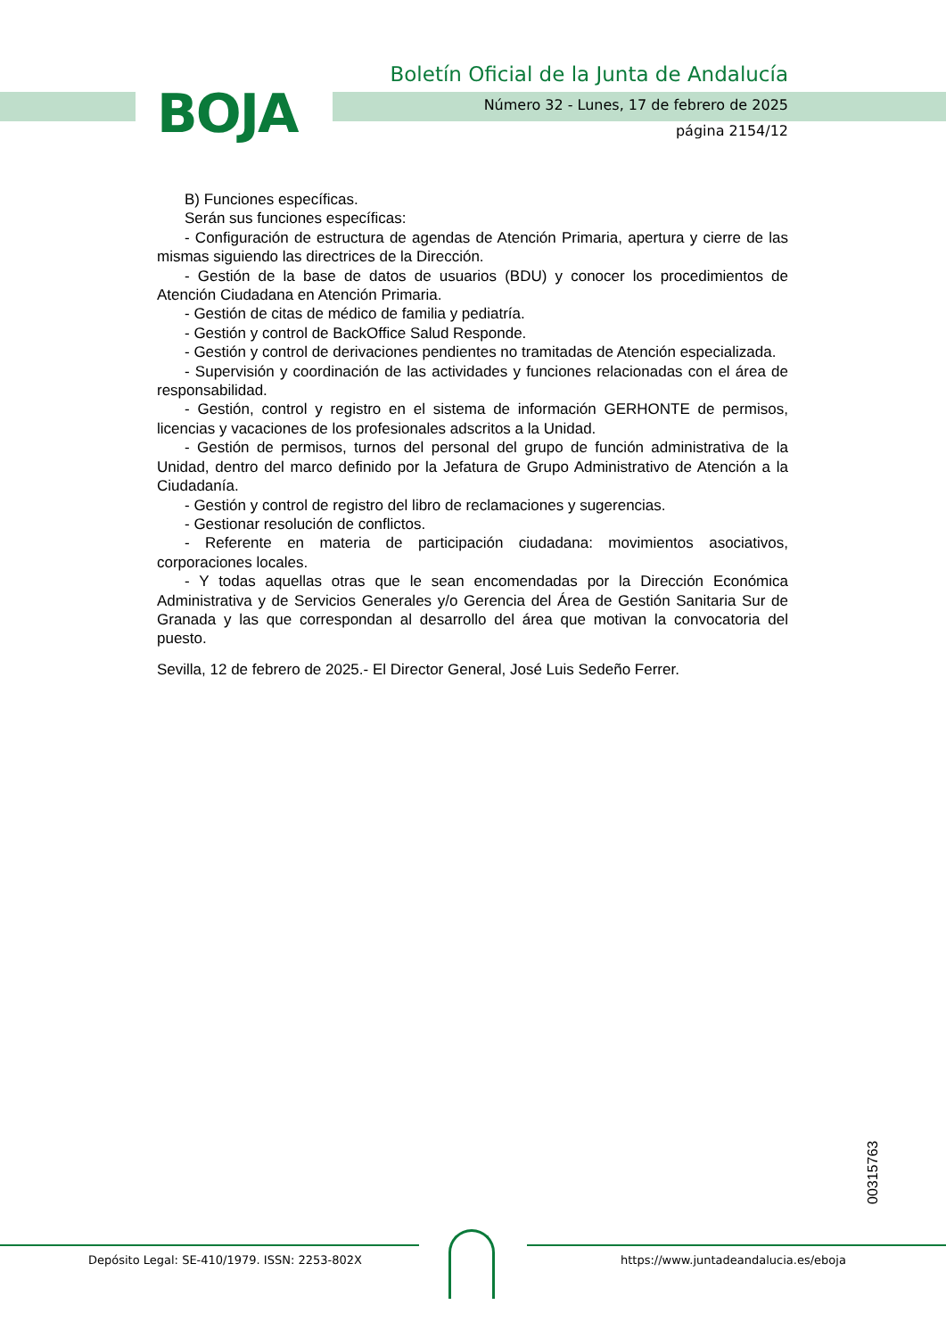BOJA
Boletín Oficial de la Junta de Andalucía
Número 32 - Lunes, 17 de febrero de 2025
página 2154/12
B) Funciones específicas.
Serán sus funciones específicas:
- Configuración de estructura de agendas de Atención Primaria, apertura y cierre de las mismas siguiendo las directrices de la Dirección.
- Gestión de la base de datos de usuarios (BDU) y conocer los procedimientos de Atención Ciudadana en Atención Primaria.
- Gestión de citas de médico de familia y pediatría.
- Gestión y control de BackOffice Salud Responde.
- Gestión y control de derivaciones pendientes no tramitadas de Atención especializada.
- Supervisión y coordinación de las actividades y funciones relacionadas con el área de responsabilidad.
- Gestión, control y registro en el sistema de información GERHONTE de permisos, licencias y vacaciones de los profesionales adscritos a la Unidad.
- Gestión de permisos, turnos del personal del grupo de función administrativa de la Unidad, dentro del marco definido por la Jefatura de Grupo Administrativo de Atención a la Ciudadanía.
- Gestión y control de registro del libro de reclamaciones y sugerencias.
- Gestionar resolución de conflictos.
- Referente en materia de participación ciudadana: movimientos asociativos, corporaciones locales.
- Y todas aquellas otras que le sean encomendadas por la Dirección Económica Administrativa y de Servicios Generales y/o Gerencia del Área de Gestión Sanitaria Sur de Granada y las que correspondan al desarrollo del área que motivan la convocatoria del puesto.
Sevilla, 12 de febrero de 2025.- El Director General, José Luis Sedeño Ferrer.
00315763
Depósito Legal: SE-410/1979. ISSN: 2253-802X
https://www.juntadeandalucia.es/eboja